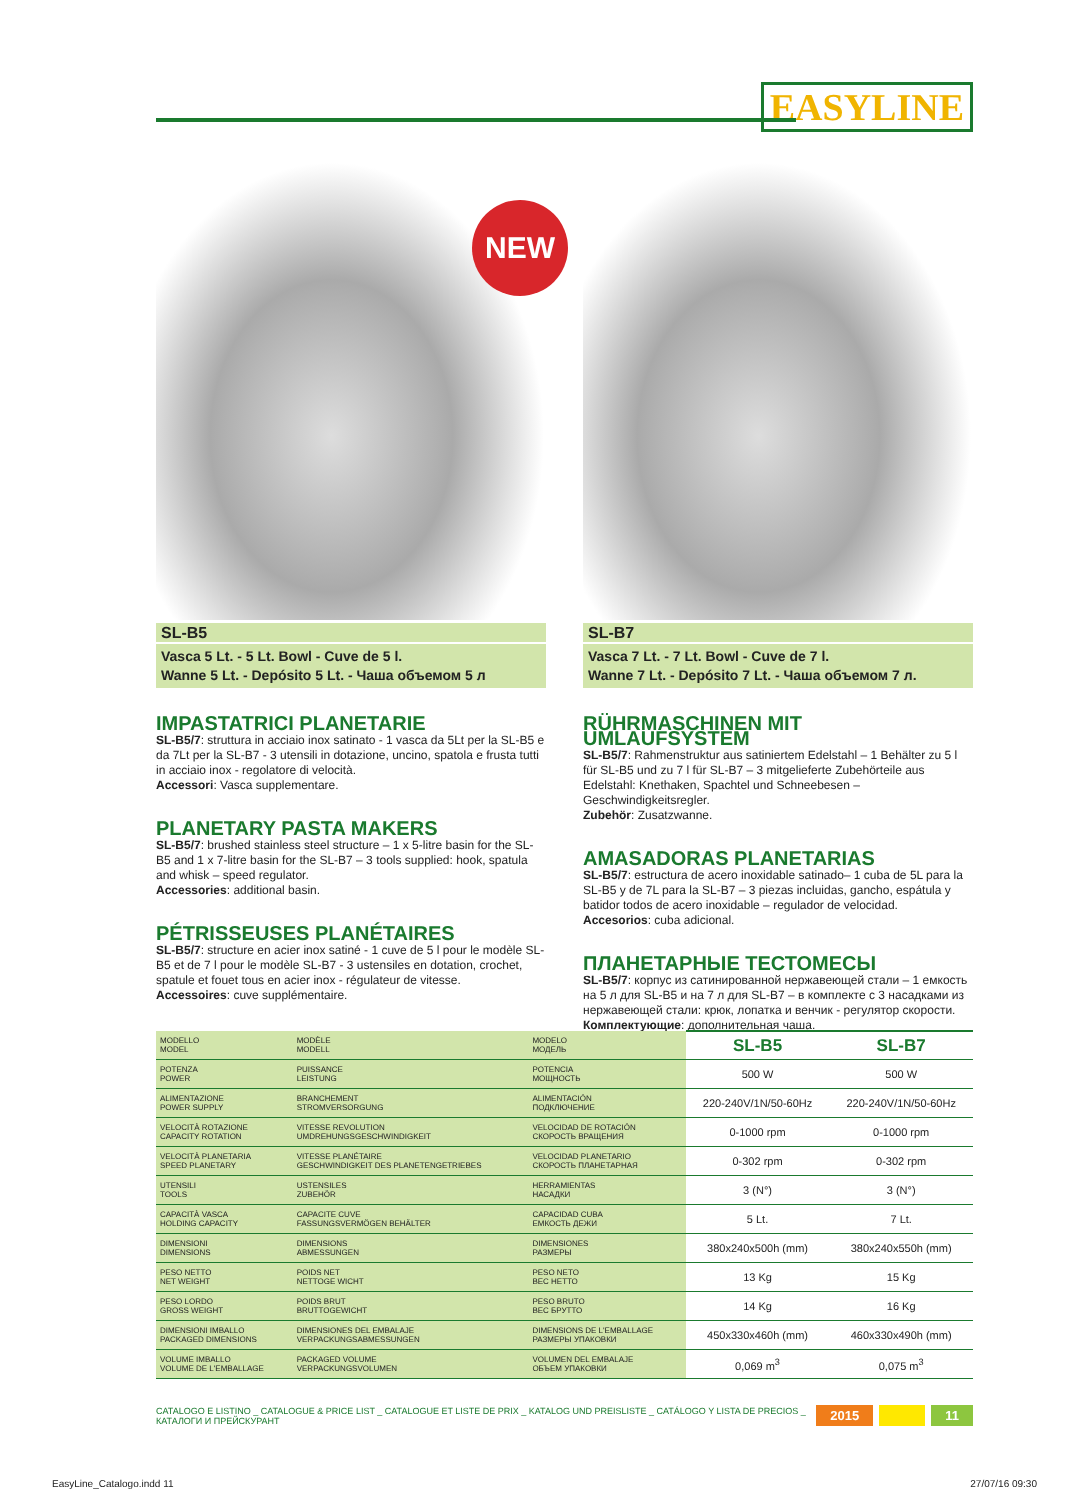EASYLINE
NEW
SL-B5
Vasca 5 Lt. - 5 Lt. Bowl - Cuve de 5 l.
Wanne 5 Lt. - Depósito 5 Lt. - Чаша объемом 5 л
IMPASTATRICI PLANETARIE
SL-B5/7: struttura in acciaio inox satinato - 1 vasca da 5Lt per la SL-B5 e da 7Lt per la SL-B7 - 3 utensili in dotazione, uncino, spatola e frusta tutti in acciaio inox - regolatore di velocità.
Accessori: Vasca supplementare.
PLANETARY PASTA MAKERS
SL-B5/7: brushed stainless steel structure – 1 x 5-litre basin for the SL-B5 and 1 x 7-litre basin for the SL-B7 – 3 tools supplied: hook, spatula and whisk – speed regulator.
Accessories: additional basin.
PÉTRISSEUSES PLANÉTAIRES
SL-B5/7: structure en acier inox satiné - 1 cuve de 5 l pour le modèle SL-B5 et de 7 l pour le modèle SL-B7 - 3 ustensiles en dotation, crochet, spatule et fouet tous en acier inox - régulateur de vitesse.
Accessoires: cuve supplémentaire.
SL-B7
Vasca 7 Lt. - 7 Lt. Bowl - Cuve de 7 l.
Wanne 7 Lt. - Depósito 7 Lt. - Чаша объемом 7 л.
RÜHRMASCHINEN MIT UMLAUFSYSTEM
SL-B5/7: Rahmenstruktur aus satiniertem Edelstahl – 1 Behälter zu 5 l für SL-B5 und zu 7 l für SL-B7 – 3 mitgelieferte Zubehörteile aus Edelstahl: Knethaken, Spachtel und Schneebesen – Geschwindigkeitsregler.
Zubehör: Zusatzwanne.
AMASADORAS PLANETARIAS
SL-B5/7: estructura de acero inoxidable satinado– 1 cuba de 5L para la SL-B5 y de 7L para la SL-B7 – 3 piezas incluidas, gancho, espátula y batidor todos de acero inoxidable – regulador de velocidad.
Accesorios: cuba adicional.
ПЛАНЕТАРНЫЕ ТЕСТОМЕСЫ
SL-B5/7: корпус из сатинированной нержавеющей стали – 1 емкость на 5 л для SL-B5 и на 7 л для SL-B7 – в комплекте с 3 насадками из нержавеющей стали: крюк, лопатка и венчик - регулятор скорости.
Комплектующие: дополнительная чаша.
| MODELLO MODEL | MODÈLE MODELL | MODELO МОДЕЛЬ | SL-B5 | SL-B7 |
| POTENZA POWER | PUISSANCE LEISTUNG | POTENCIA МОЩНОСТЬ | 500 W | 500 W |
| ALIMENTAZIONE POWER SUPPLY | BRANCHEMENT STROMVERSORGUNG | ALIMENTACIÓN ПОДКЛЮЧЕНИЕ | 220-240V/1N/50-60Hz | 220-240V/1N/50-60Hz |
| VELOCITÀ ROTAZIONE CAPACITY ROTATION | VITESSE REVOLUTION UMDREHUNGSGESCHWINDIGKEIT | VELOCIDAD DE ROTACIÓN СКОРОСТЬ ВРАЩЕНИЯ | 0-1000 rpm | 0-1000 rpm |
| VELOCITÀ PLANETARIA SPEED PLANETARY | VITESSE PLANÉTAIRE GESCHWINDIGKEIT DES PLANETENGETRIEBES | VELOCIDAD PLANETARIO СКОРОСТЬ ПЛАНЕТАРНАЯ | 0-302 rpm | 0-302 rpm |
| UTENSILI TOOLS | USTENSILES ZUBEHÖR | HERRAMIENTAS НАСАДКИ | 3 (N°) | 3 (N°) |
| CAPACITÀ VASCA HOLDING CAPACITY | CAPACITE CUVE FASSUNGSVERMÖGEN BEHÄLTER | CAPACIDAD CUBA ЕМКОСТЬ ДЕЖИ | 5 Lt. | 7 Lt. |
| DIMENSIONI DIMENSIONS | DIMENSIONS ABMESSUNGEN | DIMENSIONES РАЗМЕРЫ | 380x240x500h (mm) | 380x240x550h (mm) |
| PESO NETTO NET WEIGHT | POIDS NET NETTOGE WICHT | PESO NETO ВЕС НЕТТО | 13 Kg | 15 Kg |
| PESO LORDO GROSS WEIGHT | POIDS BRUT BRUTTOGEWICHT | PESO BRUTO ВЕС БРУТТО | 14 Kg | 16 Kg |
| DIMENSIONI IMBALLO PACKAGED DIMENSIONS | DIMENSIONES DEL EMBALAJE VERPACKUNGSABMESSUNGEN | DIMENSIONS DE L'EMBALLAGE РАЗМЕРЫ УПАКОВКИ | 450x330x460h (mm) | 460x330x490h (mm) |
| VOLUME IMBALLO VOLUME DE L'EMBALLAGE | PACKAGED VOLUME VERPACKUNGSVOLUMEN | VOLUMEN DEL EMBALAJE ОБЪЕМ УПАКОВКИ | 0,069 m<sup>3</sup> | 0,075 m<sup>3</sup> |
CATALOGO E LISTINO _ CATALOGUE & PRICE LIST _ CATALOGUE ET LISTE DE PRIX _ KATALOG UND PREISLISTE _ CATÁLOGO Y LISTA DE PRECIOS _ КАТАЛОГИ И ПРЕЙСКУРАНТ 2015 11
EasyLine_Catalogo.indd 11 27/07/16 09:30